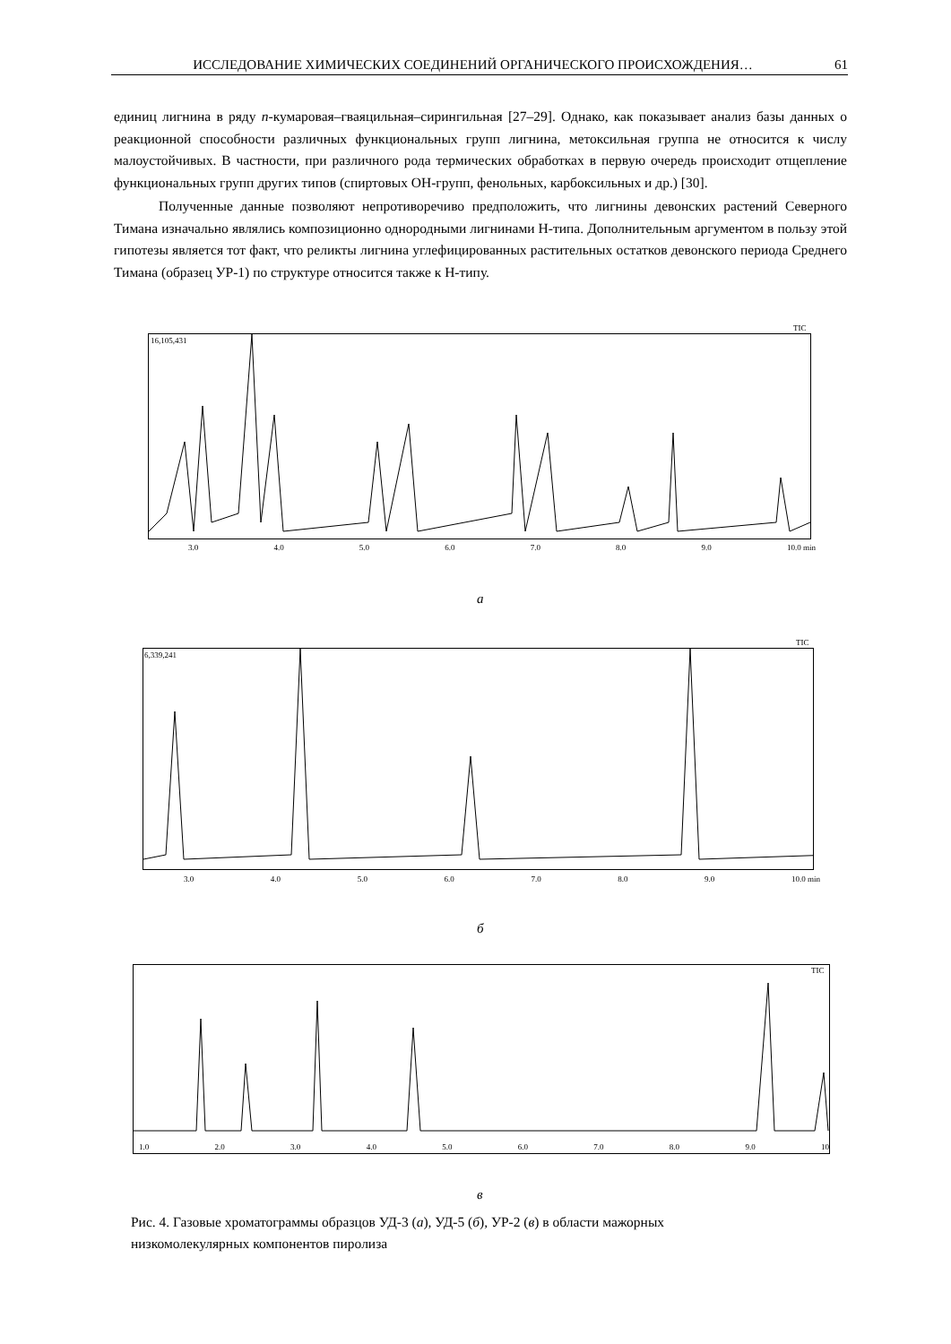ИССЛЕДОВАНИЕ ХИМИЧЕСКИХ СОЕДИНЕНИЙ ОРГАНИЧЕСКОГО ПРОИСХОЖДЕНИЯ… 61
единиц лигнина в ряду п-кумаровая–гваяцильная–сирингильная [27–29]. Однако, как показывает анализ базы данных о реакционной способности различных функциональных групп лигнина, метоксильная группа не относится к числу малоустойчивых. В частности, при различного рода термических обработках в первую очередь происходит отщепление функциональных групп других типов (спиртовых ОН-групп, фенольных, карбоксильных и др.) [30].
Полученные данные позволяют непротиворечиво предположить, что лигнины девонских растений Северного Тимана изначально являлись композиционно однородными лигнинами Н-типа. Дополнительным аргументом в пользу этой гипотезы является тот факт, что реликты лигнина углефицированных растительных остатков девонского периода Среднего Тимана (образец УР-1) по структуре относится также к Н-типу.
TIC
16,105,431
3.0 4.0 5.0 6.0 7.0 8.0 9.0 10.0 min
а
TIC
6,339,241
3.0 4.0 5.0 6.0 7.0 8.0 9.0 10.0 min
б
TIC
1.0 2.0 3.0 4.0 5.0 6.0 7.0 8.0 9.0 10
в
Рис. 4. Газовые хроматограммы образцов УД-3 (а), УД-5 (б), УР-2 (в) в области мажорных низкомолекулярных компонентов пиролиза